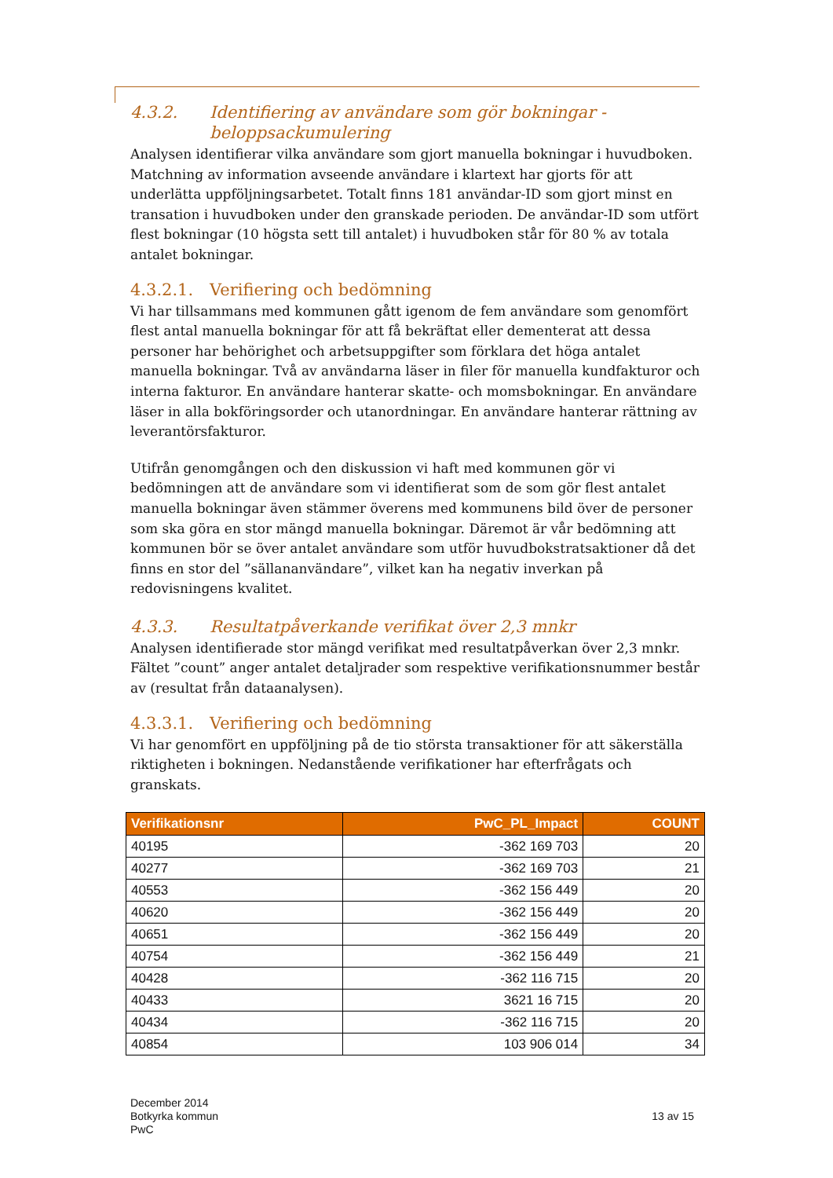4.3.2. Identifiering av användare som gör bokningar - beloppsackumulering
Analysen identifierar vilka användare som gjort manuella bokningar i huvudboken. Matchning av information avseende användare i klartext har gjorts för att underlätta uppföljningsarbetet. Totalt finns 181 användar-ID som gjort minst en transation i huvudboken under den granskade perioden. De användar-ID som utfört flest bokningar (10 högsta sett till antalet) i huvudboken står för 80 % av totala antalet bokningar.
4.3.2.1. Verifiering och bedömning
Vi har tillsammans med kommunen gått igenom de fem användare som genomfört flest antal manuella bokningar för att få bekräftat eller dementerat att dessa personer har behörighet och arbetsuppgifter som förklara det höga antalet manuella bokningar. Två av användarna läser in filer för manuella kundfakturor och interna fakturor. En användare hanterar skatte- och momsbokningar. En användare läser in alla bokföringsorder och utanordningar. En användare hanterar rättning av leverantörsfakturor.
Utifrån genomgången och den diskussion vi haft med kommunen gör vi bedömningen att de användare som vi identifierat som de som gör flest antalet manuella bokningar även stämmer överens med kommunens bild över de personer som ska göra en stor mängd manuella bokningar. Däremot är vår bedömning att kommunen bör se över antalet användare som utför huvudbokstratsaktioner då det finns en stor del ”sällananvändare”, vilket kan ha negativ inverkan på redovisningens kvalitet.
4.3.3. Resultatpåverkande verifikat över 2,3 mnkr
Analysen identifierade stor mängd verifikat med resultatpåverkan över 2,3 mnkr. Fältet ”count” anger antalet detaljrader som respektive verifikationsnummer består av (resultat från dataanalysen).
4.3.3.1. Verifiering och bedömning
Vi har genomfört en uppföljning på de tio största transaktioner för att säkerställa riktigheten i bokningen. Nedanstående verifikationer har efterfrågats och granskats.
| Verifikationsnr | PwC_PL_Impact | COUNT |
| --- | --- | --- |
| 40195 | -362 169 703 | 20 |
| 40277 | -362 169 703 | 21 |
| 40553 | -362 156 449 | 20 |
| 40620 | -362 156 449 | 20 |
| 40651 | -362 156 449 | 20 |
| 40754 | -362 156 449 | 21 |
| 40428 | -362 116 715 | 20 |
| 40433 | 3621 16 715 | 20 |
| 40434 | -362 116 715 | 20 |
| 40854 | 103 906 014 | 34 |
December 2014
Botkyrka kommun
PwC
13 av 15